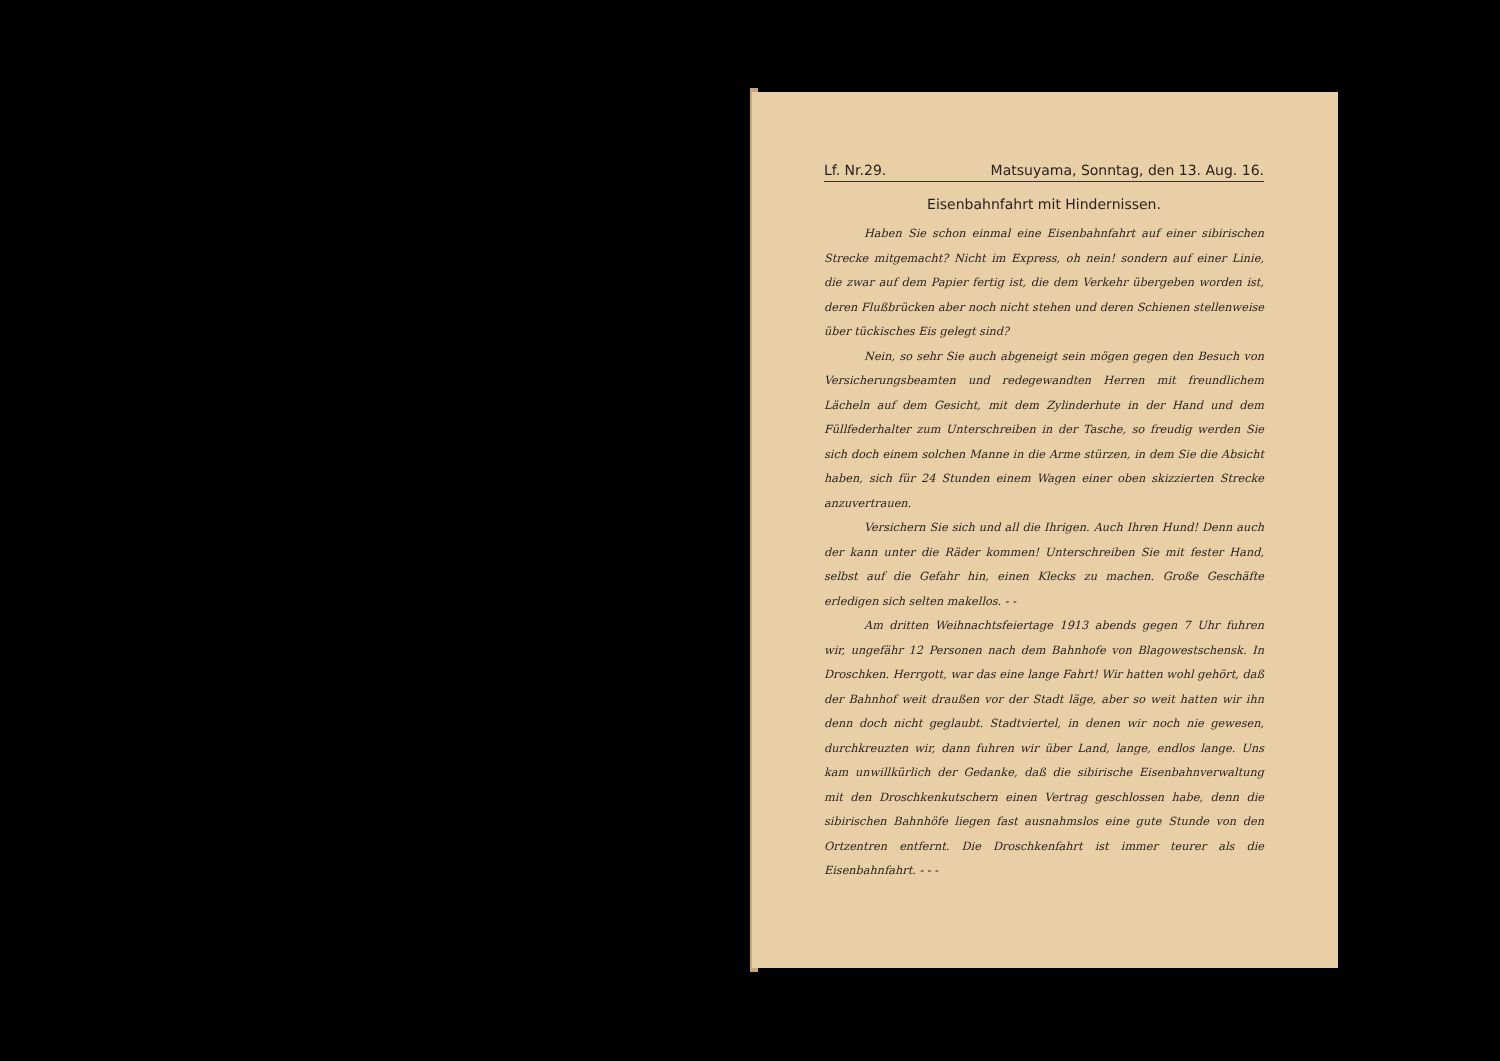Lf. Nr.29. Matsuyama, Sonntag, den 13. Aug. 16.
Eisenbahnfahrt mit Hindernissen.
Haben Sie schon einmal eine Eisenbahnfahrt auf einer sibirischen Strecke mitgemacht? Nicht im Express, oh nein! sondern auf einer Linie, die zwar auf dem Papier fertig ist, die dem Verkehr übergeben worden ist, deren Flußbrücken aber noch nicht stehen und deren Schienen stellenweise über tückisches Eis gelegt sind?
Nein, so sehr Sie auch abgeneigt sein mögen gegen den Besuch von Versicherungsbeamten und redegewandten Herren mit freundlichem Lächeln auf dem Gesicht, mit dem Zylinderhute in der Hand und dem Füllfederhalter zum Unterschreiben in der Tasche, so freudig werden Sie sich doch einem solchen Manne in die Arme stürzen, in dem Sie die Absicht haben, sich für 24 Stunden einem Wagen einer oben skizzierten Strecke anzuvertrauen.
Versichern Sie sich und all die Ihrigen. Auch Ihren Hund! Denn auch der kann unter die Räder kommen! Unterschreiben Sie mit fester Hand, selbst auf die Gefahr hin, einen Klecks zu machen. Große Geschäfte erledigen sich selten makellos. - -
Am dritten Weihnachtsfeiertage 1913 abends gegen 7 Uhr fuhren wir, ungefähr 12 Personen nach dem Bahnhofe von Blagowestschensk. In Droschken. Herrgott, war das eine lange Fahrt! Wir hatten wohl gehört, daß der Bahnhof weit draußen vor der Stadt läge, aber so weit hatten wir ihn denn doch nicht geglaubt. Stadtviertel, in denen wir noch nie gewesen, durchkreuzten wir, dann fuhren wir über Land, lange, endlos lange. Uns kam unwillkürlich der Gedanke, daß die sibirische Eisenbahnverwaltung mit den Droschkenkutschern einen Vertrag geschlossen habe, denn die sibirischen Bahnhöfe liegen fast ausnahmslos eine gute Stunde von den Ortzentren entfernt. Die Droschkenfahrt ist immer teurer als die Eisenbahnfahrt. - - -